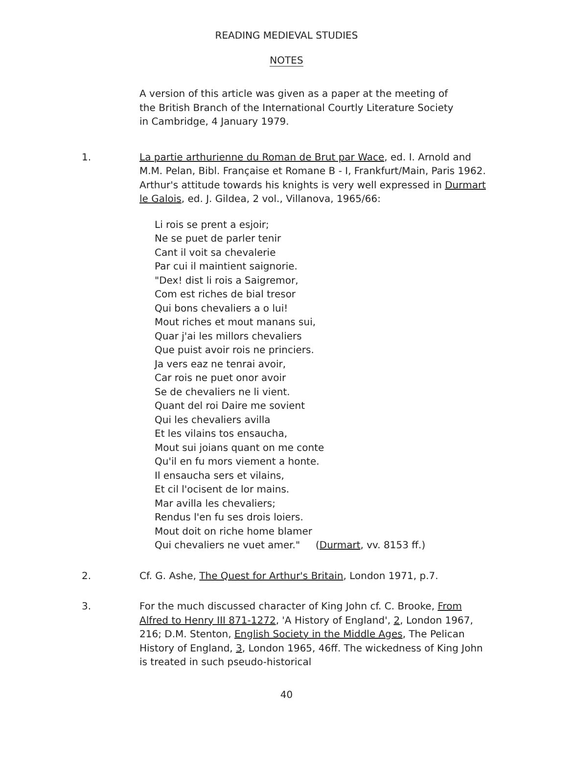READING MEDIEVAL STUDIES
NOTES
A version of this article was given as a paper at the meeting of the British Branch of the International Courtly Literature Society in Cambridge, 4 January 1979.
1. La partie arthurienne du Roman de Brut par Wace, ed. I. Arnold and M.M. Pelan, Bibl. Française et Romane B - I, Frankfurt/Main, Paris 1962. Arthur's attitude towards his knights is very well expressed in Durmart le Galois, ed. J. Gildea, 2 vol., Villanova, 1965/66:
Li rois se prent a esjoir;
Ne se puet de parler tenir
Cant il voit sa chevalerie
Par cui il maintient saignorie.
"Dex! dist li rois a Saigremor,
Com est riches de bial tresor
Qui bons chevaliers a o lui!
Mout riches et mout manans sui,
Quar j'ai les millors chevaliers
Que puist avoir rois ne princiers.
Ja vers eaz ne tenrai avoir,
Car rois ne puet onor avoir
Se de chevaliers ne li vient.
Quant del roi Daire me sovient
Qui les chevaliers avilla
Et les vilains tos ensaucha,
Mout sui joians quant on me conte
Qu'il en fu mors viement a honte.
Il ensaucha sers et vilains,
Et cil l'ocisent de lor mains.
Mar avilla les chevaliers;
Rendus l'en fu ses drois loiers.
Mout doit on riche home blamer
Qui chevaliers ne vuet amer." (Durmart, vv. 8153 ff.)
2. Cf. G. Ashe, The Quest for Arthur's Britain, London 1971, p.7.
3. For the much discussed character of King John cf. C. Brooke, From Alfred to Henry III 871-1272, 'A History of England', 2, London 1967, 216; D.M. Stenton, English Society in the Middle Ages, The Pelican History of England, 3, London 1965, 46ff. The wickedness of King John is treated in such pseudo-historical
40